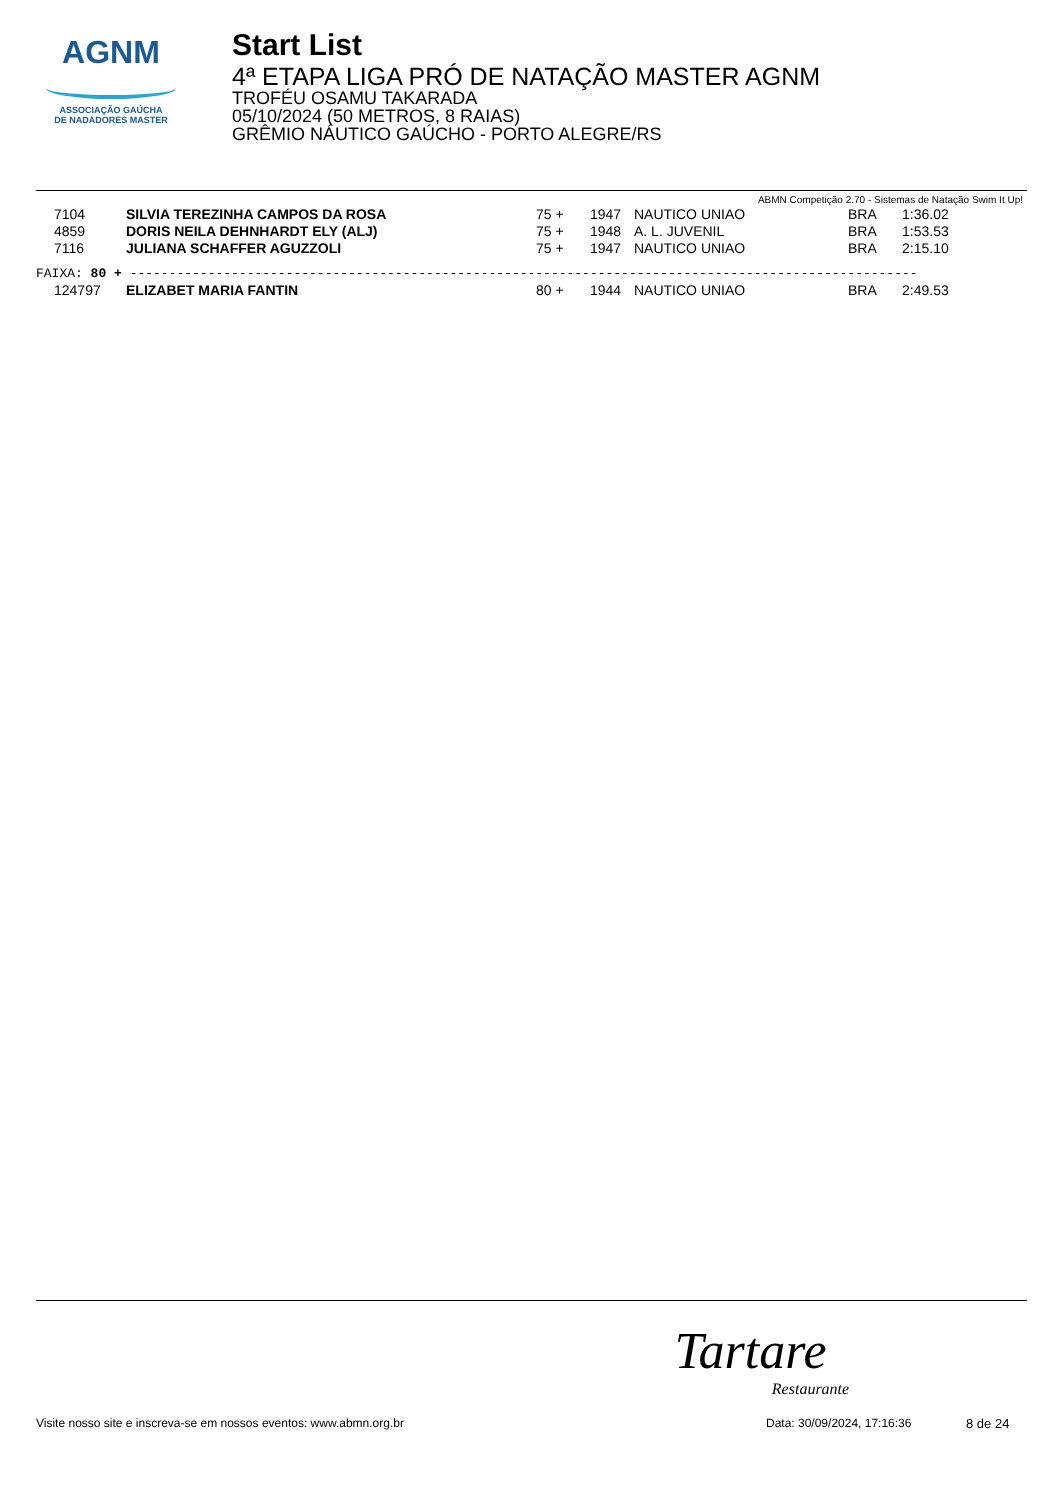AGNM
ASSOCIAÇÃO GAÚCHA
DE NADADORES MASTER
Start List
4ª ETAPA LIGA PRÓ DE NATAÇÃO MASTER AGNM
TROFÉU OSAMU TAKARADA
05/10/2024 (50 METROS, 8 RAIAS)
GRÊMIO NÁUTICO GAÚCHO - PORTO ALEGRE/RS
ABMN Competição 2.70 - Sistemas de Natação Swim It Up!
| | 7104 | SILVIA TEREZINHA CAMPOS DA ROSA | 75 + | 1947 | NAUTICO UNIAO | BRA | 1:36.02 |
| | 4859 | DORIS NEILA DEHNHARDT ELY (ALJ) | 75 + | 1948 | A. L. JUVENIL | BRA | 1:53.53 |
| | 7116 | JULIANA SCHAFFER AGUZZOLI | 75 + | 1947 | NAUTICO UNIAO | BRA | 2:15.10 |
FAIXA: 80 + -----------------------------------------------------------------------------------------------------
| | 124797 | ELIZABET MARIA FANTIN | 80 + | 1944 | NAUTICO UNIAO | BRA | 2:49.53 |
Tartare
Restaurante
Visite nosso site e inscreva-se em nossos eventos: www.abmn.org.br Data: 30/09/2024, 17:16:36 8 de 24